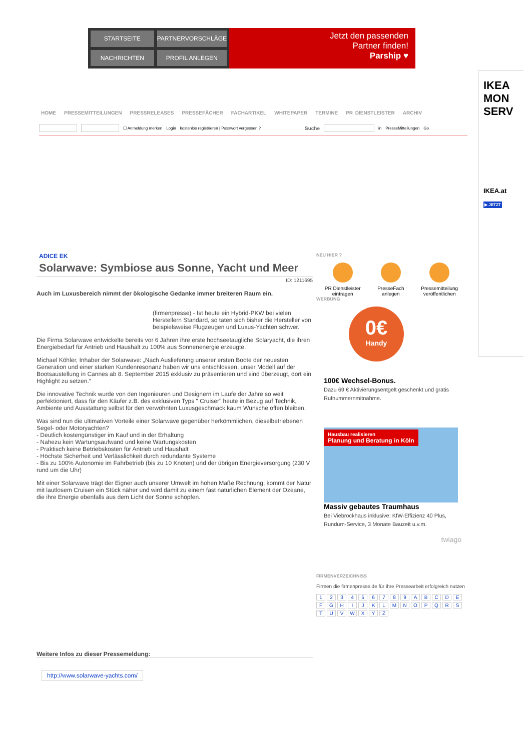STARTSEITE
PARTNERVORSCHLÄGE
NACHRICHTEN
PROFIL ANLEGEN
Jetzt den passenden
Partner finden!
Parship ♥
IKEA
MON
SERV
IKEA.at
▶ JETZT
HOME PRESSEMITTEILUNGEN PRESSRELEASES PRESSEFÄCHER FACHARTIKEL WHITEPAPER TERMINE PR DIENSTLEISTER ARCHIV
☐ Anmeldung merken Login kostenlos registrieren | Passwort vergessen ? Suche in PresseMitteilungen Go
ADICE EK
Solarwave: Symbiose aus Sonne, Yacht und Meer
ID: 1211695
Auch im Luxusbereich nimmt der ökologische Gedanke immer breiteren Raum ein.
(firmenpresse) - Ist heute ein Hybrid-PKW bei vielen Herstellern Standard, so taten sich bisher die Hersteller von beispielsweise Flugzeugen und Luxus-Yachten schwer.
Die Firma Solarwave entwickelte bereits vor 6 Jahren ihre erste hochseetaugliche Solaryacht, die ihren Energiebedarf für Antrieb und Haushalt zu 100% aus Sonnenenergie erzeugte.
Michael Köhler, Inhaber der Solarwave: „Nach Auslieferung unserer ersten Boote der neuesten Generation und einer starken Kundenresonanz haben wir uns entschlossen, unser Modell auf der Bootsaustellung in Cannes ab 8. September 2015 exklusiv zu präsentieren und sind überzeugt, dort ein Highlight zu setzen.“
Die innovative Technik wurde von den Ingenieuren und Designern im Laufe der Jahre so weit perfektioniert, dass für den Käufer z.B. des exklusiven Typs " Cruiser" heute in Bezug auf Technik, Ambiente und Ausstattung selbst für den verwöhnten Luxusgeschmack kaum Wünsche offen bleiben.
Was sind nun die ultimativen Vorteile einer Solarwave gegenüber herkömmlichen, dieselbetriebenen Segel- oder Motoryachten?
- Deutlich kostengünstiger im Kauf und in der Erhaltung
- Nahezu kein Wartungsaufwand und keine Wartungskosten
- Praktisch keine Betriebskosten für Antrieb und Haushalt
- Höchste Sicherheit und Verlässlichkeit durch redundante Systeme
- Bis zu 100% Autonomie im Fahrbetrieb (bis zu 10 Knoten) und der übrigen Energieversorgung (230 V rund um die Uhr)
Mit einer Solarwave trägt der Eigner auch unserer Umwelt im hohen Maße Rechnung, kommt der Natur mit lautlosem Cruisen ein Stück näher und wird damit zu einem fast natürlichen Element der Ozeane, die ihre Energie ebenfalls aus dem Licht der Sonne schöpfen.
Weitere Infos zu dieser Pressemeldung:
http://www.solarwave-yachts.com/
NEU HIER ?
PR Dienstleister
eintragen
PresseFach
anlegen
Pressemitteilung
veröffentlichen
WERBUNG
0€
Handy
100€ Wechsel-Bonus.
Dazu 69 € Aktivierungsentgelt geschenkt und gratis Rufnummernmitnahme.
Hausbau realisieren
Planung und Beratung in Köln
Massiv gebautes Traumhaus
Bei Viebrockhaus inklusive: KfW-Effizienz 40 Plus, Rundum-Service, 3 Monate Bauzeit u.v.m.
twiago
FIRMENVERZEICHNISS
Firmen die firmenpresse.de für ihre Pressearbeit erfolgreich nutzen
1 2 3 4 5 6 7 8 9 A B C D E F G H I J K L M N O P Q R S T U V W X Y Z